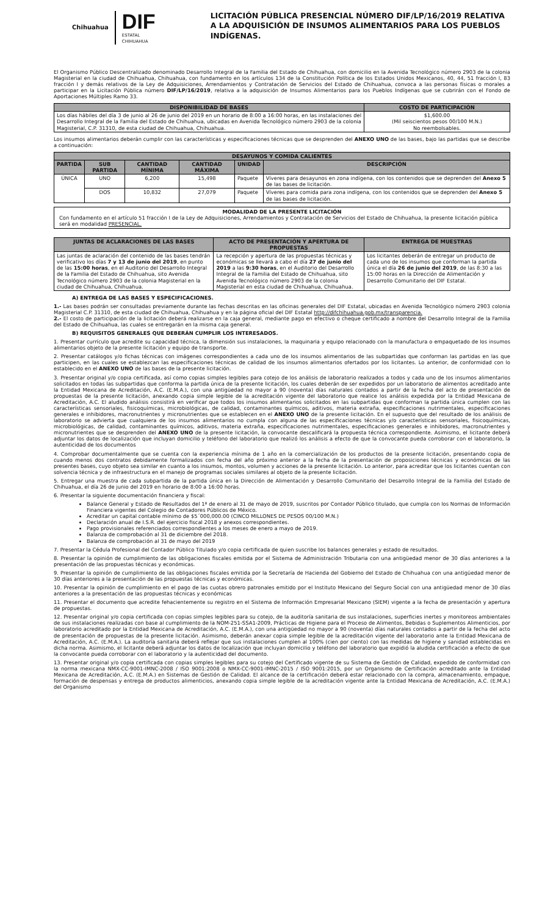Chihuahua
DIF
ESTATAL CHIHUAHUA
LICITACIÓN PÚBLICA PRESENCIAL NÚMERO DIF/LP/16/2019 RELATIVA A LA ADQUISICIÓN DE INSUMOS ALIMENTARIOS PARA LOS PUEBLOS INDÍGENAS.
El Organismo Público Descentralizado denominado Desarrollo Integral de la Familia del Estado de Chihuahua, con domicilio en la Avenida Tecnológico número 2903 de la colonia Magisterial en la ciudad de Chihuahua, Chihuahua, con fundamento en los artículos 134 de la Constitución Política de los Estados Unidos Mexicanos, 40, 44, 51 fracción I, 83 fracción I y demás relativos de la Ley de Adquisiciones, Arrendamientos y Contratación de Servicios del Estado de Chihuahua, convoca a las personas físicas o morales a participar en la Licitación Pública número DIF/LP/16/2019, relativa a la adquisición de Insumos Alimentarios para los Pueblos Indígenas que se cubrirán con el Fondo de Aportaciones Múltiples Ramo 33.
| DISPONIBILIDAD DE BASES | COSTO DE PARTICIPACIÓN |
| --- | --- |
| Los días hábiles del día 3 de junio al 26 de junio del 2019 en un horario de 8:00 a 16:00 horas, en las instalaciones del Desarrollo Integral de la Familia del Estado de Chihuahua, ubicadas en Avenida Tecnológico número 2903 de la colonia Magisterial, C.P. 31310, de esta ciudad de Chihuahua, Chihuahua. | $1,600.00 (Mil seiscientos pesos 00/100 M.N.) No reembolsables. |
Los insumos alimentarios deberán cumplir con las características y especificaciones técnicas que se desprenden del ANEXO UNO de las bases, bajo las partidas que se describe a continuación:
| DESAYUNOS Y COMIDA CALIENTES | | | | | |
| --- | --- | --- | --- | --- | --- |
| PARTIDA | SUB PARTIDA | CANTIDAD MÍNIMA | CANTIDAD MÁXIMA | UNIDAD | DESCRIPCIÓN |
| ÚNICA | UNO | 6,200 | 15,498 | Paquete | Víveres para desayunos en zona indígena, con los contenidos que se deprenden del Anexo 5 de las bases de licitación. |
| | DOS | 10,832 | 27,079 | Paquete | Víveres para comida para zona indígena, con los contenidos que se deprenden del Anexo 5 de las bases de licitación. |
MODALIDAD DE LA PRESENTE LICITACIÓN
Con fundamento en el artículo 51 fracción I de la Ley de Adquisiciones, Arrendamientos y Contratación de Servicios del Estado de Chihuahua, la presente licitación pública será en modalidad PRESENCIAL.
| JUNTAS DE ACLARACIONES DE LAS BASES | ACTO DE PRESENTACIÓN Y APERTURA DE PROPUESTAS | ENTREGA DE MUESTRAS |
| --- | --- | --- |
| Las juntas de aclaración del contenido de las bases tendrán verificativo los días 7 y 13 de junio del 2019 , en punto de las 15:00 horas , en el Auditorio del Desarrollo Integral de la Familia del Estado de Chihuahua, sito Avenida Tecnológico número 2903 de la colonia Magisterial en la ciudad de Chihuahua, Chihuahua. | La recepción y apertura de las propuestas técnicas y económicas se llevará a cabo el día 27 de junio del 2019 a las 9:30 horas , en el Auditorio del Desarrollo Integral de la Familia del Estado de Chihuahua, sito Avenida Tecnológico número 2903 de la colonia Magisterial en esta ciudad de Chihuahua, Chihuahua. | Los licitantes deberán de entregar un producto de cada uno de los insumos que conforman la partida única el día 26 de junio del 2019 , de las 8:30 a las 15:00 horas en la Dirección de Alimentación y Desarrollo Comunitario del DIF Estatal. |
A) ENTREGA DE LAS BASES Y ESPECIFICACIONES.
1.- Las bases podrán ser consultadas previamente durante las fechas descritas en las oficinas generales del DIF Estatal, ubicadas en Avenida Tecnológico número 2903 colonia Magisterial C.P. 31310, de esta ciudad de Chihuahua, Chihuahua y en la página oficial del DIF Estatal http://difchihuahua.gob.mx/transparencia.
2.- El costo de participación de la licitación deberá realizarse en la caja general, mediante pago en efectivo o cheque certificado a nombre del Desarrollo Integral de la Familia del Estado de Chihuahua, las cuales se entregarán en la misma caja general.
B) REQUISITOS GENERALES QUE DEBERÁN CUMPLIR LOS INTERESADOS.
1. Presentar currículo que acredite su capacidad técnica, la dimensión sus instalaciones, la maquinaria y equipo relacionado con la manufactura o empaquetado de los insumos alimentarios objeto de la presente licitación y equipo de transporte.
2. Presentar catálogos y/o fichas técnicas con imágenes correspondientes a cada uno de los insumos alimentarios de las subpartidas que conforman las partidas en las que participen, en las cuales se establezcan las especificaciones técnicas de calidad de los insumos alimentarios ofertados por los licitantes. Lo anterior, de conformidad con lo establecido en el ANEXO UNO de las bases de la presente licitación.
3. Presentar original y/o copia certificada, así como copias simples legibles para cotejo de los análisis de laboratorio realizados a todos y cada uno de los insumos alimentarios solicitados en todas las subpartidas que conforma la partida única de la presente licitación, los cuales deberán de ser expedidos por un laboratorio de alimentos acreditado ante la Entidad Mexicana de Acreditación, A.C. (E.M.A.), con una antigüedad no mayor a 90 (noventa) días naturales contados a partir de la fecha del acto de presentación de propuestas de la presente licitación, anexando copia simple legible de la acreditación vigente del laboratorio que realice los análisis expedida por la Entidad Mexicana de Acreditación, A.C. El aludido análisis consistirá en verificar que todos los insumos alimentarios solicitados en las subpartidas que conforman la partida única cumplen con las características sensoriales, fisicoquímicas, microbiológicas, de calidad, contaminantes químicos, aditivos, materia extraña, especificaciones nutrimentales, especificaciones generales e inhibidores, macronutrientes y micronutrientes que se establecen en el ANEXO UNO de la presente licitación. En el supuesto que del resultado de los análisis de laboratorio se advierta que cualquiera de los insumos alimentarios no cumpla con alguna de las especificaciones técnicas y/o características sensoriales, fisicoquímicas, microbiológicas, de calidad, contaminantes químicos, aditivos, materia extraña, especificaciones nutrimentales, especificaciones generales e inhibidores, macronutrientes y micronutrientes que se desprenden del ANEXO UNO de la presente licitación, la convocante descalificará la propuesta técnica correspondiente. Asimismo, el licitante deberá adjuntar los datos de localización que incluyan domicilio y teléfono del laboratorio que realizó los análisis a efecto de que la convocante pueda corroborar con el laboratorio, la autenticidad de los documentos
4. Comprobar documentalmente que se cuenta con la experiencia mínima de 1 año en la comercialización de los productos de la presente licitación, presentando copia de cuando menos dos contratos debidamente formalizados con fecha del año próximo anterior a la fecha de la presentación de proposiciones técnicas y económicas de las presentes bases, cuyo objeto sea similar en cuanto a los insumos, montos, volumen y acciones de la presente licitación. Lo anterior, para acreditar que los licitantes cuentan con solvencia técnica y de infraestructura en el manejo de programas sociales similares al objeto de la presente licitación.
5. Entregar una muestra de cada subpartida de la partida única en la Dirección de Alimentación y Desarrollo Comunitario del Desarrollo Integral de la Familia del Estado de Chihuahua, el día 26 de junio del 2019 en horario de 8:00 a 16:00 horas.
6. Presentar la siguiente documentación financiera y fiscal:
Balance General y Estado de Resultados del 1º de enero al 31 de mayo de 2019, suscritos por Contador Público titulado, que cumpla con los Normas de Información Financiera vigentes del Colegio de Contadores Públicos de México.
Acreditar un capital contable mínimo de $5´000,000.00 (CINCO MILLONES DE PESOS 00/100 M.N.)
Declaración anual de I.S.R. del ejercicio fiscal 2018 y anexos correspondientes.
Pago provisionales referenciados correspondientes a los meses de enero a mayo de 2019.
Balanza de comprobación al 31 de diciembre del 2018.
Balanza de comprobación al 31 de mayo del 2019
7. Presentar la Cédula Profesional del Contador Público Titulado y/o copia certificada de quien suscribe los balances generales y estado de resultados.
8. Presentar la opinión de cumplimiento de las obligaciones fiscales emitida por el Sistema de Administración Tributaria con una antigüedad menor de 30 días anteriores a la presentación de las propuestas técnicas y económicas.
9. Presentar la opinión de cumplimiento de las obligaciones fiscales emitida por la Secretaría de Hacienda del Gobierno del Estado de Chihuahua con una antigüedad menor de 30 días anteriores a la presentación de las propuestas técnicas y económicas.
10. Presentar la opinión de cumplimiento en el pago de las cuotas obrero patronales emitido por el Instituto Mexicano del Seguro Social con una antigüedad menor de 30 días anteriores a la presentación de las propuestas técnicas y económicas
11. Presentar el documento que acredite fehacientemente su registro en el Sistema de Información Empresarial Mexicano (SIEM) vigente a la fecha de presentación y apertura de propuestas.
12. Presentar original y/o copia certificada con copias simples legibles para su cotejo, de la auditoría sanitaria de sus instalaciones, superficies inertes y monitoreos ambientales de sus instalaciones realizadas con base al cumplimiento de la NOM-251-SSA1-2009, Prácticas de Higiene para el Proceso de Alimentos, Bebidas o Suplementos Alimenticios, por laboratorio acreditado por la Entidad Mexicana de Acreditación, A.C. (E.M.A.), con una antigüedad no mayor a 90 (noventa) días naturales contados a partir de la fecha del acto de presentación de propuestas de la presente licitación. Asimismo, deberán anexar copia simple legible de la acreditación vigente del laboratorio ante la Entidad Mexicana de Acreditación, A.C. (E.M.A.). La auditoría sanitaria deberá reflejar que sus instalaciones cumplen al 100% (cien por ciento) con las medidas de higiene y sanidad establecidas en dicha norma. Asimismo, el licitante deberá adjuntar los datos de localización que incluyan domicilio y teléfono del laboratorio que expidió la aludida certificación a efecto de que la convocante pueda corroborar con el laboratorio y la autenticidad del documento.
13. Presentar original y/o copia certificada con copias simples legibles para su cotejo del Certificado vigente de su Sistema de Gestión de Calidad, expedido de conformidad con la norma mexicana NMX-CC-9001-IMNC-2008 / ISO 9001:2008 o NMX-CC-9001-IMNC-2015 / ISO 9001:2015, por un Organismo de Certificación acreditado ante la Entidad Mexicana de Acreditación, A.C. (E.M.A.) en Sistemas de Gestión de Calidad. El alcance de la certificación deberá estar relacionado con la compra, almacenamiento, empaque, formación de despensas y entrega de productos alimenticios, anexando copia simple legible de la acreditación vigente ante la Entidad Mexicana de Acreditación, A.C. (E.M.A.) del Organismo